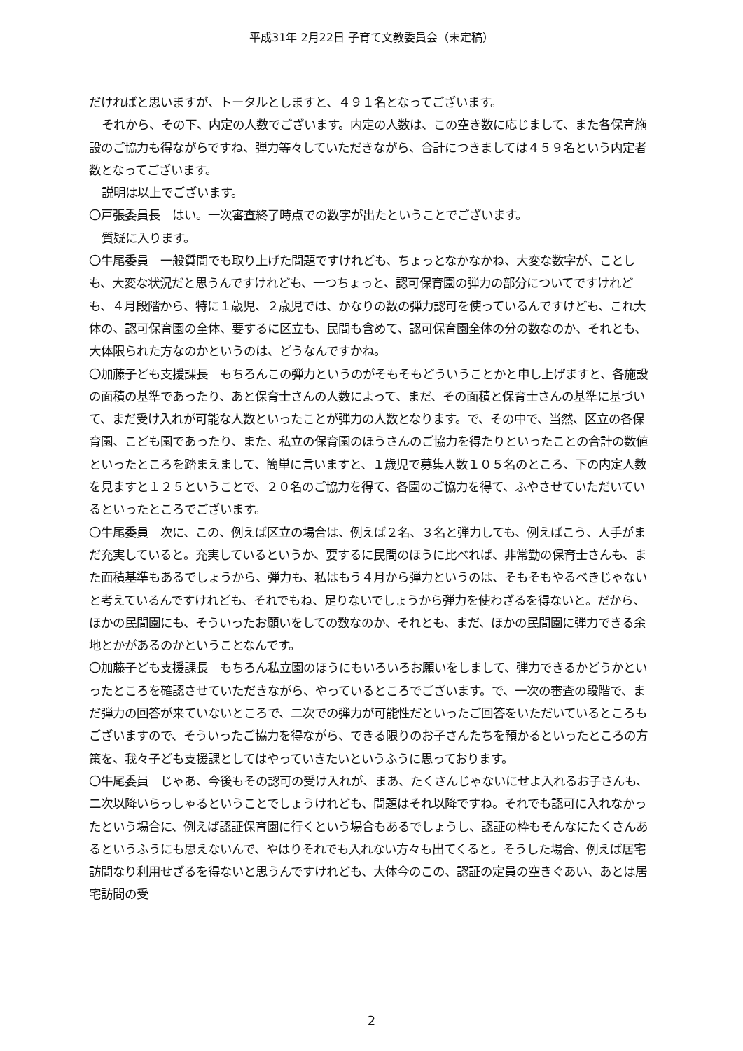平成31年 2月22日 子育て文教委員会（未定稿）
だければと思いますが、トータルとしますと、４９１名となってございます。
それから、その下、内定の人数でございます。内定の人数は、この空き数に応じまして、また各保育施設のご協力も得ながらですね、弾力等々していただきながら、合計につきましては４５９名という内定者数となってございます。
説明は以上でございます。
〇戸張委員長　はい。一次審査終了時点での数字が出たということでございます。
質疑に入ります。
〇牛尾委員　一般質問でも取り上げた問題ですけれども、ちょっとなかなかね、大変な数字が、ことしも、大変な状況だと思うんですけれども、一つちょっと、認可保育園の弾力の部分についてですけれども、４月段階から、特に１歳児、２歳児では、かなりの数の弾力認可を使っているんですけども、これ大体の、認可保育園の全体、要するに区立も、民間も含めて、認可保育園全体の分の数なのか、それとも、大体限られた方なのかというのは、どうなんですかね。
〇加藤子ども支援課長　もちろんこの弾力というのがそもそもどういうことかと申し上げますと、各施設の面積の基準であったり、あと保育士さんの人数によって、まだ、その面積と保育士さんの基準に基づいて、まだ受け入れが可能な人数といったことが弾力の人数となります。で、その中で、当然、区立の各保育園、こども園であったり、また、私立の保育園のほうさんのご協力を得たりといったことの合計の数値といったところを踏まえまして、簡単に言いますと、１歳児で募集人数１０５名のところ、下の内定人数を見ますと１２５ということで、２０名のご協力を得て、各園のご協力を得て、ふやさせていただいているといったところでございます。
〇牛尾委員　次に、この、例えば区立の場合は、例えば２名、３名と弾力しても、例えばこう、人手がまだ充実していると。充実しているというか、要するに民間のほうに比べれば、非常勤の保育士さんも、また面積基準もあるでしょうから、弾力も、私はもう４月から弾力というのは、そもそもやるべきじゃないと考えているんですけれども、それでもね、足りないでしょうから弾力を使わざるを得ないと。だから、ほかの民間園にも、そういったお願いをしての数なのか、それとも、まだ、ほかの民間園に弾力できる余地とかがあるのかということなんです。
〇加藤子ども支援課長　もちろん私立園のほうにもいろいろお願いをしまして、弾力できるかどうかといったところを確認させていただきながら、やっているところでございます。で、一次の審査の段階で、まだ弾力の回答が来ていないところで、二次での弾力が可能性だといったご回答をいただいているところもございますので、そういったご協力を得ながら、できる限りのお子さんたちを預かるといったところの方策を、我々子ども支援課としてはやっていきたいというふうに思っております。
〇牛尾委員　じゃあ、今後もその認可の受け入れが、まあ、たくさんじゃないにせよ入れるお子さんも、二次以降いらっしゃるということでしょうけれども、問題はそれ以降ですね。それでも認可に入れなかったという場合に、例えば認証保育園に行くという場合もあるでしょうし、認証の枠もそんなにたくさんあるというふうにも思えないんで、やはりそれでも入れない方々も出てくると。そうした場合、例えば居宅訪問なり利用せざるを得ないと思うんですけれども、大体今のこの、認証の定員の空きぐあい、あとは居宅訪問の受
2